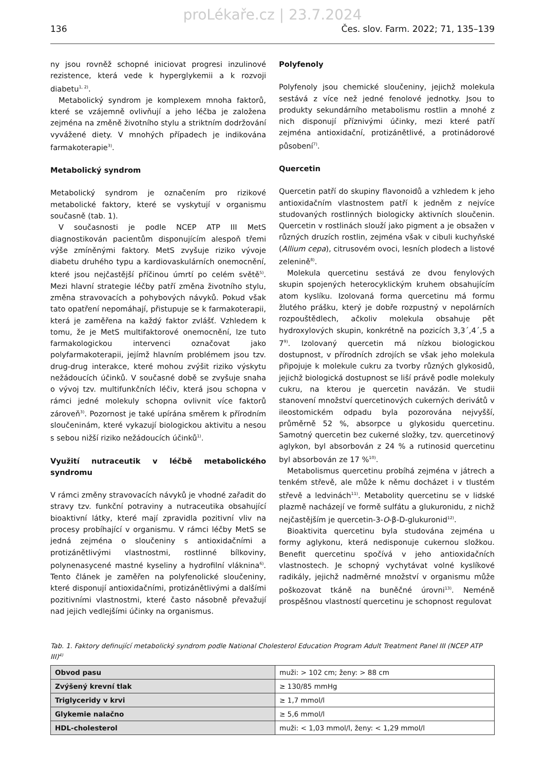proLékaře.cz | 23.7.2024
136 Čes. slov. Farm. 2022; 71, 135–139
ny jsou rovněž schopné iniciovat progresi inzulinové rezistence, která vede k hyperglykemii a k rozvoji diabetu<sup>1, 2)</sup>.
Metabolický syndrom je komplexem mnoha faktorů, které se vzájemně ovlivňují a jeho léčba je založena zejména na změně životního stylu a striktním dodržování vyvážené diety. V mnohých případech je indikována farmakoterapie<sup>3)</sup>.
Metabolický syndrom
Metabolický syndrom je označením pro rizikové metabolické faktory, které se vyskytují v organismu současně (tab. 1).
V současnosti je podle NCEP ATP III MetS diagnostikován pacientům disponujícím alespoň třemi výše zmíněnými faktory. MetS zvyšuje riziko vývoje diabetu druhého typu a kardiovaskulárních onemocnění, které jsou nejčastější příčinou úmrtí po celém světě<sup>5)</sup>. Mezi hlavní strategie léčby patří změna životního stylu, změna stravovacích a pohybových návyků. Pokud však tato opatření nepomáhají, přistupuje se k farmakoterapii, která je zaměřena na každý faktor zvlášť. Vzhledem k tomu, že je MetS multifaktorové onemocnění, lze tuto farmakologickou intervenci označovat jako polyfarmakoterapii, jejímž hlavním problémem jsou tzv. drug-drug interakce, které mohou zvýšit riziko výskytu nežádoucích účinků. V současné době se zvyšuje snaha o vývoj tzv. multifunkčních léčiv, která jsou schopna v rámci jedné molekuly schopna ovlivnit více faktorů zároveň<sup>3)</sup>. Pozornost je také upírána směrem k přírodním sloučeninám, které vykazují biologickou aktivitu a nesou s sebou nižší riziko nežádoucích účinků<sup>1)</sup>.
Využití nutraceutik v léčbě metabolického syndromu
V rámci změny stravovacích návyků je vhodné zařadit do stravy tzv. funkční potraviny a nutraceutika obsahující bioaktivní látky, které mají zpravidla pozitivní vliv na procesy probíhající v organismu. V rámci léčby MetS se jedná zejména o sloučeniny s antioxidačními a protizánětlivými vlastnostmi, rostlinné bílkoviny, polynenasycené mastné kyseliny a hydrofilní vláknina<sup>6)</sup>. Tento článek je zaměřen na polyfenolické sloučeniny, které disponují antioxidačními, protizánětlivými a dalšími pozitivními vlastnostmi, které často násobně převažují nad jejich vedlejšími účinky na organismus.
Polyfenoly
Polyfenoly jsou chemické sloučeniny, jejichž molekula sestává z více než jedné fenolové jednotky. Jsou to produkty sekundárního metabolismu rostlin a mnohé z nich disponují příznivými účinky, mezi které patří zejména antioxidační, protizánětlivé, a protinádorové působení<sup>7)</sup>.
Quercetin
Quercetin patří do skupiny flavonoidů a vzhledem k jeho antioxidačním vlastnostem patří k jedněm z nejvíce studovaných rostlinných biologicky aktivních sloučenin. Quercetin v rostlinách slouží jako pigment a je obsažen v různých druzích rostlin, zejména však v cibuli kuchyňské (Allium cepa), citrusovém ovoci, lesních plodech a listové zelenině<sup>8)</sup>.
Molekula quercetinu sestává ze dvou fenylových skupin spojených heterocyklickým kruhem obsahujícím atom kyslíku. Izolovaná forma quercetinu má formu žlutého prášku, který je dobře rozpustný v nepolárních rozpouštědlech, ačkoliv molekula obsahuje pět hydroxylových skupin, konkrétně na pozicích 3,3´,4´,5 a 7<sup>9)</sup>. Izolovaný quercetin má nízkou biologickou dostupnost, v přírodních zdrojích se však jeho molekula připojuje k molekule cukru za tvorby různých glykosidů, jejichž biologická dostupnost se liší právě podle molekuly cukru, na kterou je quercetin navázán. Ve studii stanovení množství quercetinových cukerných derivátů v ileostomickém odpadu byla pozorována nejvyšší, průměrně 52 %, absorpce u glykosidu quercetinu. Samotný quercetin bez cukerné složky, tzv. quercetinový aglykon, byl absorbován z 24 % a rutinosid quercetinu byl absorbován ze 17 %<sup>10)</sup>.
Metabolismus quercetinu probíhá zejména v játrech a tenkém střevě, ale může k němu docházet i v tlustém střevě a ledvinách<sup>11)</sup>. Metabolity quercetinu se v lidské plazmě nacházejí ve formě sulfátu a glukuronidu, z nichž nejčastějším je quercetin-3-O-β-D-glukuronid<sup>12)</sup>.
Bioaktivita quercetinu byla studována zejména u formy aglykonu, která nedisponuje cukernou složkou. Benefit quercetinu spočívá v jeho antioxidačních vlastnostech. Je schopný vychytávat volné kyslíkové radikály, jejichž nadměrné množství v organismu může poškozovat tkáně na buněčné úrovni<sup>13)</sup>. Neméně prospěšnou vlastností quercetinu je schopnost regulovat
Tab. 1. Faktory definující metabolický syndrom podle National Cholesterol Education Program Adult Treatment Panel III (NCEP ATP III)<sup>4)</sup>
| Obvod pasu | muži: > 102 cm; ženy: > 88 cm |
| Zvýšený krevní tlak | ≥ 130/85 mmHg |
| Triglyceridy v krvi | ≥ 1,7 mmol/l |
| Glykemie nalačno | ≥ 5,6 mmol/l |
| HDL-cholesterol | muži: < 1,03 mmol/l, ženy: < 1,29 mmol/l |